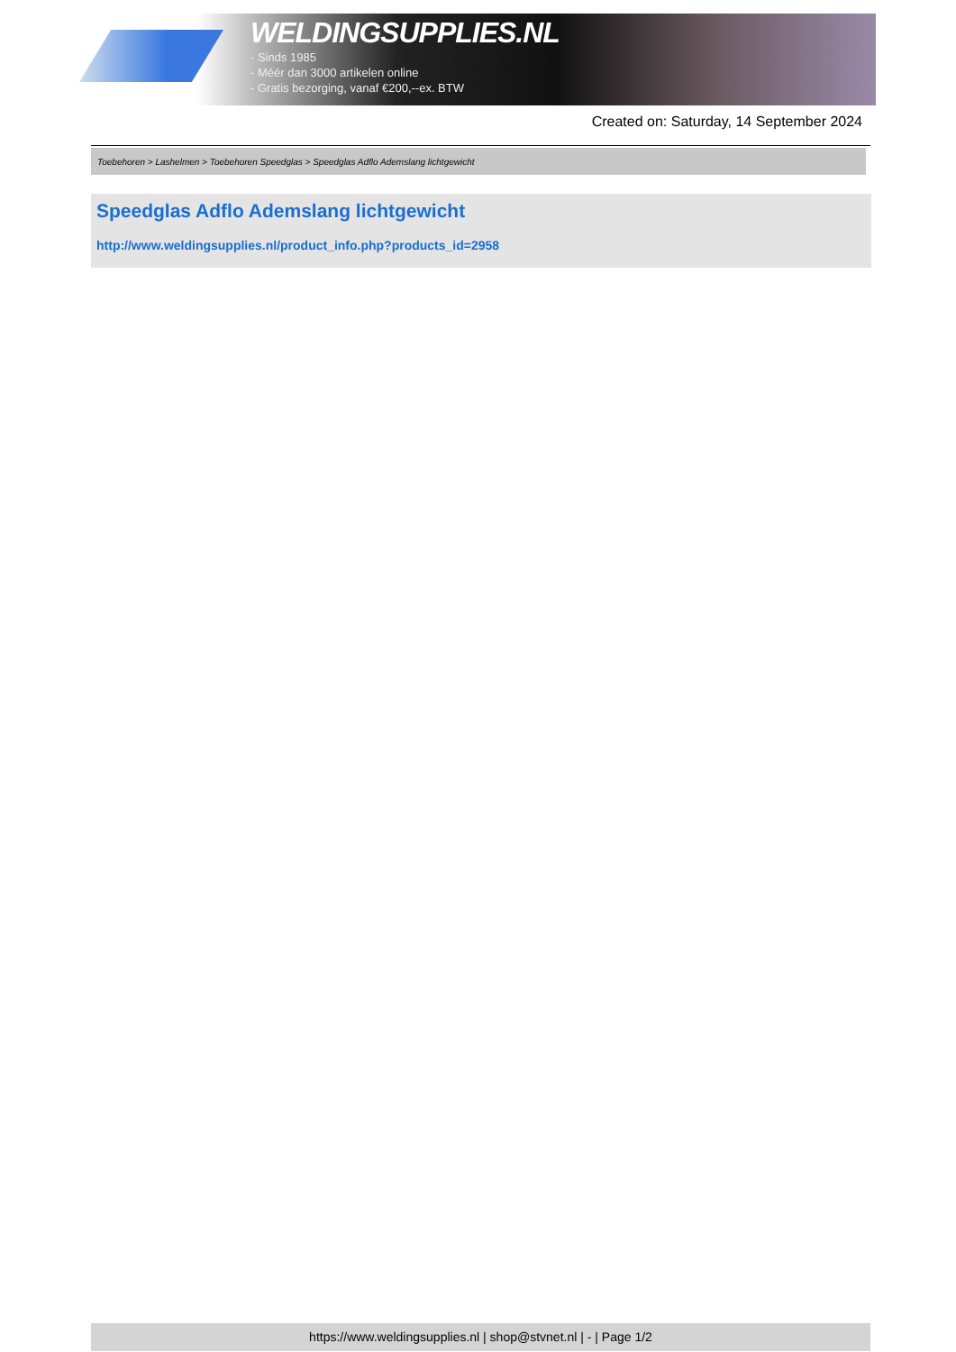WELDINGSUPPLIES.NL
- Sinds 1985
- Méér dan 3000 artikelen online
- Gratis bezorging, vanaf €200,--ex. BTW
Created on: Saturday, 14 September 2024
Toebehoren > Lashelmen > Toebehoren Speedglas > Speedglas Adflo Ademslang lichtgewicht
Speedglas Adflo Ademslang lichtgewicht
http://www.weldingsupplies.nl/product_info.php?products_id=2958
https://www.weldingsupplies.nl | shop@stvnet.nl | - | Page 1/2